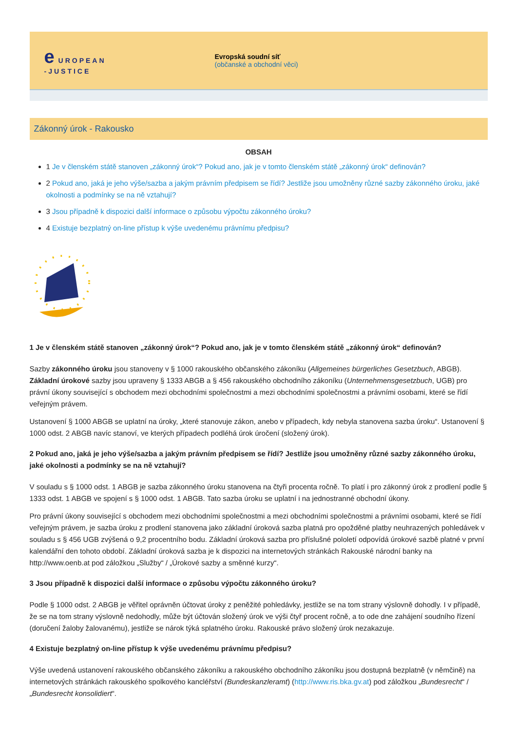e UROPEAN
-JUSTICE
Evropská soudní síť
(občanské a obchodní věci)
Zákonný úrok - Rakousko
OBSAH
1 Je v členském státě stanoven „zákonný úrok“? Pokud ano, jak je v tomto členském státě „zákonný úrok“ definován?
2 Pokud ano, jaká je jeho výše/sazba a jakým právním předpisem se řídí? Jestliže jsou umožněny různé sazby zákonného úroku, jaké okolnosti a podmínky se na ně vztahují?
3 Jsou případně k dispozici další informace o způsobu výpočtu zákonného úroku?
4 Existuje bezplatný on-line přístup k výše uvedenému právnímu předpisu?
1 Je v členském státě stanoven „zákonný úrok“? Pokud ano, jak je v tomto členském státě „zákonný úrok“ definován?
Sazby zákonného úroku jsou stanoveny v § 1000 rakouského občanského zákoníku (Allgemeines bürgerliches Gesetzbuch, ABGB). Základní úrokové sazby jsou upraveny § 1333 ABGB a § 456 rakouského obchodního zákoníku (Unternehmensgesetzbuch, UGB) pro právní úkony související s obchodem mezi obchodními společnostmi a mezi obchodními společnostmi a právními osobami, které se řídí veřejným právem.
Ustanovení § 1000 ABGB se uplatní na úroky, „které stanovuje zákon, anebo v případech, kdy nebyla stanovena sazba úroku“. Ustanovení § 1000 odst. 2 ABGB navíc stanoví, ve kterých případech podléhá úrok úročení (složený úrok).
2 Pokud ano, jaká je jeho výše/sazba a jakým právním předpisem se řídí? Jestliže jsou umožněny různé sazby zákonného úroku, jaké okolnosti a podmínky se na ně vztahují?
V souladu s § 1000 odst. 1 ABGB je sazba zákonného úroku stanovena na čtyři procenta ročně. To platí i pro zákonný úrok z prodlení podle § 1333 odst. 1 ABGB ve spojení s § 1000 odst. 1 ABGB. Tato sazba úroku se uplatní i na jednostranné obchodní úkony.
Pro právní úkony související s obchodem mezi obchodními společnostmi a mezi obchodními společnostmi a právními osobami, které se řídí veřejným právem, je sazba úroku z prodlení stanovena jako základní úroková sazba platná pro opožděné platby neuhrazených pohledávek v souladu s § 456 UGB zvýšená o 9,2 procentního bodu. Základní úroková sazba pro příslušné pololetí odpovídá úrokové sazbě platné v první kalendářní den tohoto období. Základní úroková sazba je k dispozici na internetových stránkách Rakouské národní banky na http://www.oenb.at pod záložkou „Služby“ / „Úrokové sazby a směnné kurzy“.
3 Jsou případně k dispozici další informace o způsobu výpočtu zákonného úroku?
Podle § 1000 odst. 2 ABGB je věřitel oprávněn účtovat úroky z peněžité pohledávky, jestliže se na tom strany výslovně dohodly. I v případě, že se na tom strany výslovně nedohodly, může být účtován složený úrok ve výši čtyř procent ročně, a to ode dne zahájení soudního řízení (doručení žaloby žalovanému), jestliže se nárok týká splatného úroku. Rakouské právo složený úrok nezakazuje.
4 Existuje bezplatný on-line přístup k výše uvedenému právnímu předpisu?
Výše uvedená ustanovení rakouského občanského zákoníku a rakouského obchodního zákoníku jsou dostupná bezplatně (v němčině) na internetových stránkách rakouského spolkového kancléřství (Bundeskanzleramt) (http://www.ris.bka.gv.at) pod záložkou „Bundesrecht“ / „Bundesrecht konsolidiert“.